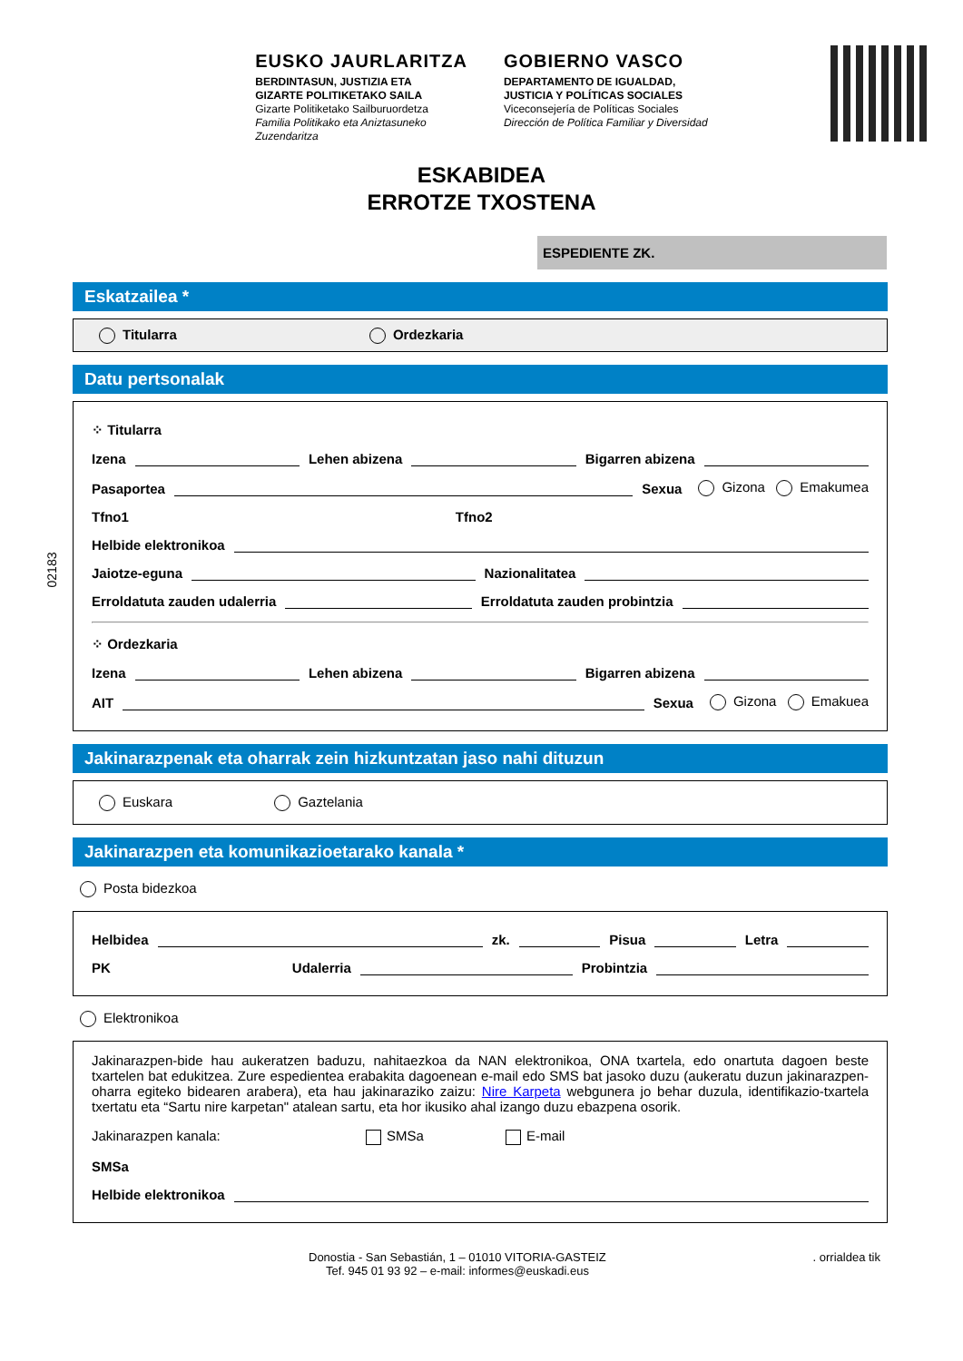EUSKO JAURLARITZA
BERDINTASUN, JUSTIZIA ETA
GIZARTE POLITIKETAKO SAILA
Gizarte Politiketako Sailburuordetza
Familia Politikako eta Aniztasuneko
Zuzendaritza
GOBIERNO VASCO
DEPARTAMENTO DE IGUALDAD,
JUSTICIA Y POLÍTICAS SOCIALES
Viceconsejería de Políticas Sociales
Dirección de Política Familiar y Diversidad
ESKABIDEA
ERROTZE TXOSTENA
ESPEDIENTE ZK.
02183
Eskatzailea *
Titularra Ordezkaria
Datu pertsonalak
⁘ Titularra
Izena Lehen abizena Bigarren abizena
Pasaportea Sexua Gizona Emakumea
Tfno1 Tfno2
Helbide elektronikoa
Jaiotze-eguna Nazionalitatea
Erroldatuta zauden udalerria Erroldatuta zauden probintzia
⁘ Ordezkaria
Izena Lehen abizena Bigarren abizena
AIT Sexua Gizona Emakuea
Jakinarazpenak eta oharrak zein hizkuntzatan jaso nahi dituzun
Euskara Gaztelania
Jakinarazpen eta komunikazioetarako kanala *
Posta bidezkoa
Helbidea zk. Pisua Letra
PK Udalerria Probintzia
Elektronikoa
Jakinarazpen-bide hau aukeratzen baduzu, nahitaezkoa da NAN elektronikoa, ONA txartela, edo onartuta dagoen beste txartelen bat edukitzea. Zure espedientea erabakita dagoenean e-mail edo SMS bat jasoko duzu (aukeratu duzun jakinarazpen-oharra egiteko bidearen arabera), eta hau jakinaraziko zaizu: Nire Karpeta webgunera jo behar duzula, identifikazio-txartela txertatu eta “Sartu nire karpetan" atalean sartu, eta hor ikusiko ahal izango duzu ebazpena osorik.
Jakinarazpen kanala: SMSa E-mail
SMSa
Helbide elektronikoa
Donostia - San Sebastián, 1 – 01010 VITORIA-GASTEIZ
Tef. 945 01 93 92 – e-mail: informes@euskadi.eus
. orrialdea tik